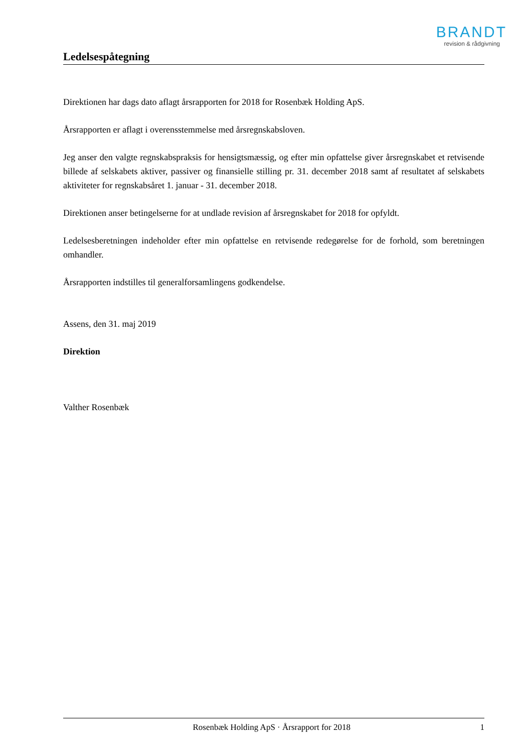BRANDT
revision & rådgivning
Ledelsespåtegning
Direktionen har dags dato aflagt årsrapporten for 2018 for Rosenbæk Holding ApS.
Årsrapporten er aflagt i overensstemmelse med årsregnskabsloven.
Jeg anser den valgte regnskabspraksis for hensigtsmæssig, og efter min opfattelse giver årsregnskabet et retvisende billede af selskabets aktiver, passiver og finansielle stilling pr. 31. december 2018 samt af resultatet af selskabets aktiviteter for regnskabsåret 1. januar - 31. december 2018.
Direktionen anser betingelserne for at undlade revision af årsregnskabet for 2018 for opfyldt.
Ledelsesberetningen indeholder efter min opfattelse en retvisende redegørelse for de forhold, som beretningen omhandler.
Årsrapporten indstilles til generalforsamlingens godkendelse.
Assens, den 31. maj 2019
Direktion
Valther Rosenbæk
Rosenbæk Holding ApS · Årsrapport for 2018 1